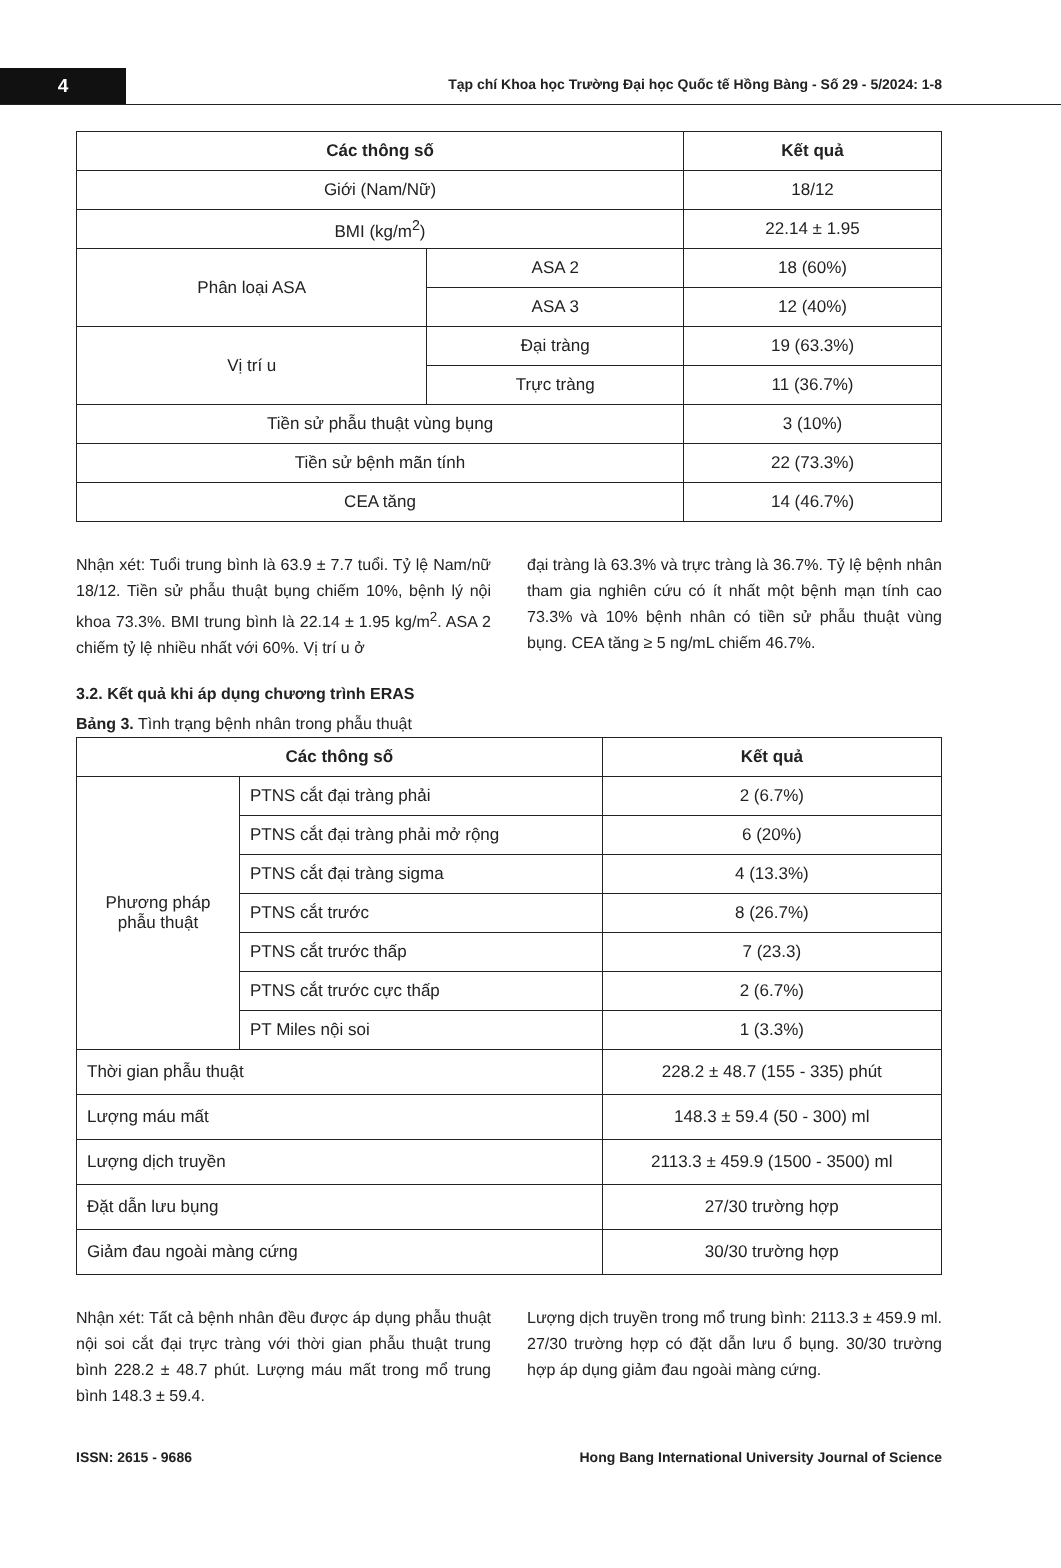4
Tạp chí Khoa học Trường Đại học Quốc tế Hồng Bàng - Số 29 - 5/2024: 1-8
| Các thông số | | Kết quả |
| --- | --- | --- |
| Giới (Nam/Nữ) | | 18/12 |
| BMI (kg/m<sup>2</sup>) | | 22.14 ± 1.95 |
| Phân loại ASA | ASA 2 | 18 (60%) |
| | ASA 3 | 12 (40%) |
| Vị trí u | Đại tràng | 19 (63.3%) |
| | Trực tràng | 11 (36.7%) |
| Tiền sử phẫu thuật vùng bụng | | 3 (10%) |
| Tiền sử bệnh mãn tính | | 22 (73.3%) |
| CEA tăng | | 14 (46.7%) |
Nhận xét: Tuổi trung bình là 63.9 ± 7.7 tuổi. Tỷ lệ Nam/nữ 18/12. Tiền sử phẫu thuật bụng chiếm 10%, bệnh lý nội khoa 73.3%. BMI trung bình là 22.14 ± 1.95 kg/m<sup>2</sup>. ASA 2 chiếm tỷ lệ nhiều nhất với 60%. Vị trí u ở
đại tràng là 63.3% và trực tràng là 36.7%. Tỷ lệ bệnh nhân tham gia nghiên cứu có ít nhất một bệnh mạn tính cao 73.3% và 10% bệnh nhân có tiền sử phẫu thuật vùng bụng. CEA tăng ≥ 5 ng/mL chiếm 46.7%.
3.2. Kết quả khi áp dụng chương trình ERAS
Bảng 3. Tình trạng bệnh nhân trong phẫu thuật
| Các thông số | | Kết quả |
| --- | --- | --- |
| Phương pháp phẫu thuật | PTNS cắt đại tràng phải | 2 (6.7%) |
| | PTNS cắt đại tràng phải mở rộng | 6 (20%) |
| | PTNS cắt đại tràng sigma | 4 (13.3%) |
| | PTNS cắt trước | 8 (26.7%) |
| | PTNS cắt trước thấp | 7 (23.3) |
| | PTNS cắt trước cực thấp | 2 (6.7%) |
| | PT Miles nội soi | 1 (3.3%) |
| Thời gian phẫu thuật | | 228.2 ± 48.7 (155 - 335) phút |
| Lượng máu mất | | 148.3 ± 59.4 (50 - 300) ml |
| Lượng dịch truyền | | 2113.3 ± 459.9 (1500 - 3500) ml |
| Đặt dẫn lưu bụng | | 27/30 trường hợp |
| Giảm đau ngoài màng cứng | | 30/30 trường hợp |
Nhận xét: Tất cả bệnh nhân đều được áp dụng phẫu thuật nội soi cắt đại trực tràng với thời gian phẫu thuật trung bình 228.2 ± 48.7 phút. Lượng máu mất trong mổ trung bình 148.3 ± 59.4.
Lượng dịch truyền trong mổ trung bình: 2113.3 ± 459.9 ml. 27/30 trường hợp có đặt dẫn lưu ổ bụng. 30/30 trường hợp áp dụng giảm đau ngoài màng cứng.
ISSN: 2615 - 9686 Hong Bang International University Journal of Science